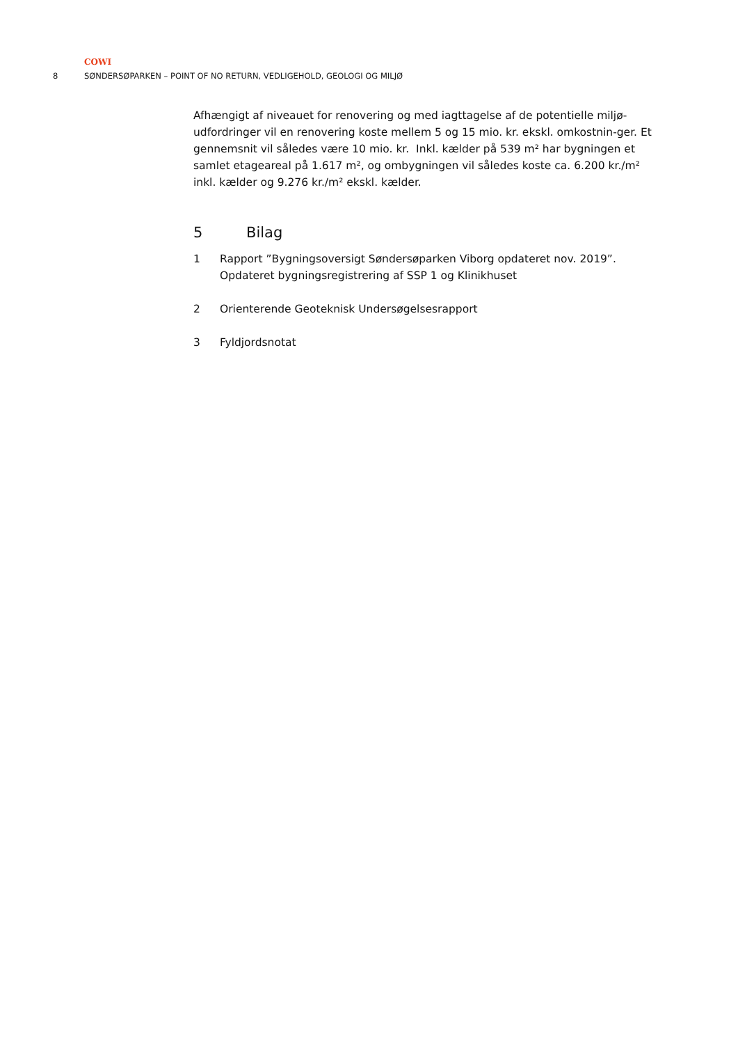COWI
8 SØNDERSØPARKEN – POINT OF NO RETURN, VEDLIGEHOLD, GEOLOGI OG MILJØ
Afhængigt af niveauet for renovering og med iagttagelse af de potentielle miljø-udfordringer vil en renovering koste mellem 5 og 15 mio. kr. ekskl. omkostnin-ger. Et gennemsnit vil således være 10 mio. kr. Inkl. kælder på 539 m² har bygningen et samlet etageareal på 1.617 m², og ombygningen vil således koste ca. 6.200 kr./m² inkl. kælder og 9.276 kr./m² ekskl. kælder.
5 Bilag
1 Rapport ”Bygningsoversigt Søndersøparken Viborg opdateret nov. 2019”. Opdateret bygningsregistrering af SSP 1 og Klinikhuset
2 Orienterende Geoteknisk Undersøgelsesrapport
3 Fyldjordsnotat